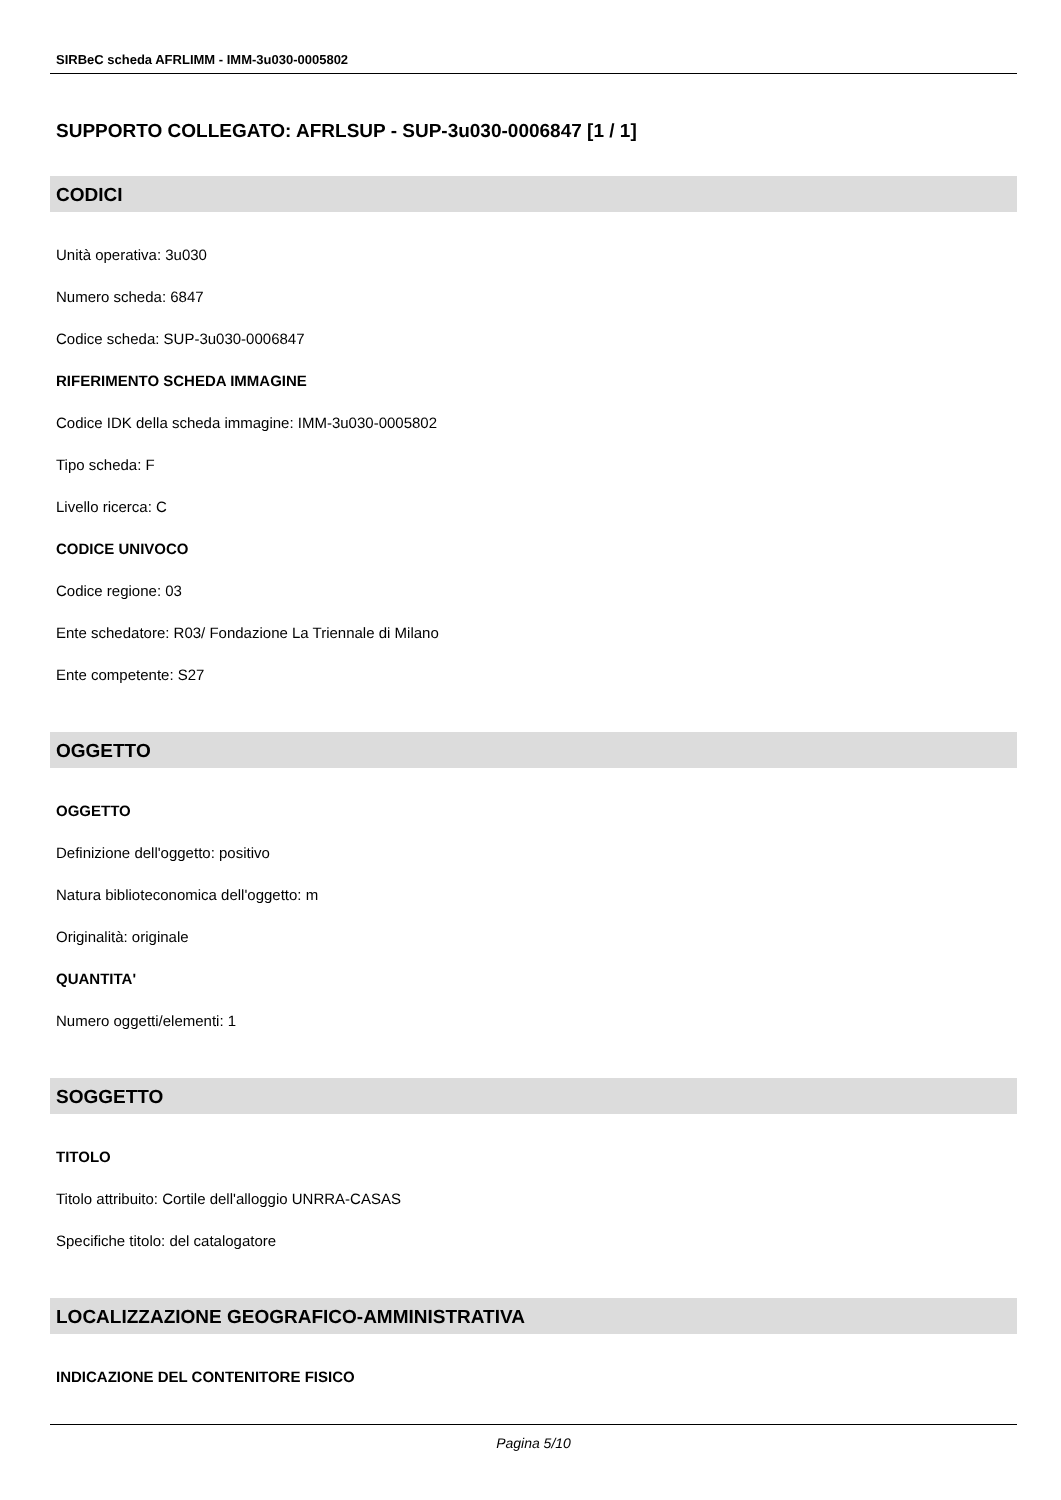SIRBeC scheda AFRLIMM - IMM-3u030-0005802
SUPPORTO COLLEGATO: AFRLSUP - SUP-3u030-0006847 [1 / 1]
CODICI
Unità operativa: 3u030
Numero scheda: 6847
Codice scheda: SUP-3u030-0006847
RIFERIMENTO SCHEDA IMMAGINE
Codice IDK della scheda immagine: IMM-3u030-0005802
Tipo scheda: F
Livello ricerca: C
CODICE UNIVOCO
Codice regione: 03
Ente schedatore: R03/ Fondazione La Triennale di Milano
Ente competente: S27
OGGETTO
OGGETTO
Definizione dell'oggetto: positivo
Natura biblioteconomica dell'oggetto: m
Originalità: originale
QUANTITA'
Numero oggetti/elementi: 1
SOGGETTO
TITOLO
Titolo attribuito: Cortile dell'alloggio UNRRA-CASAS
Specifiche titolo: del catalogatore
LOCALIZZAZIONE GEOGRAFICO-AMMINISTRATIVA
INDICAZIONE DEL CONTENITORE FISICO
Pagina 5/10